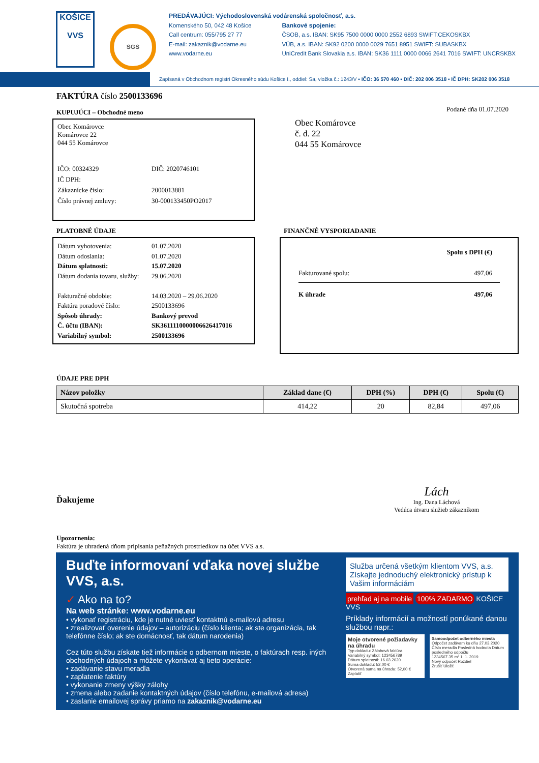KOŠICE
VVS
SGS
PREDÁVAJÚCI: Východoslovenská vodárenská spoločnosť, a.s.
Komenského 50, 042 48 Košice
Call centrum: 055/795 27 77
E-mail: zakaznik@vodarne.eu
www.vodarne.eu
Bankové spojenie:
ČSOB, a.s. IBAN: SK95 7500 0000 0000 2552 6893 SWIFT:CEKOSKBX
VÚB, a.s. IBAN: SK92 0200 0000 0029 7651 8951 SWIFT: SUBASKBX
UniCredit Bank Slovakia a.s. IBAN: SK36 1111 0000 0066 2641 7016 SWIFT: UNCRSKBX
Zapísaná v Obchodnom registri Okresného súdu Košice I., oddiel: Sa, vložka č.: 1243/V ▪ IČO: 36 570 460 ▪ DIČ: 202 006 3518 ▪ IČ DPH: SK202 006 3518
FAKTÚRA číslo 2500133696
KUPUJÚCI – Obchodné meno
Obec Komárovce
Komárovce 22
044 55 Komárovce
IČO: 00324329 DIČ: 2020746101
IČ DPH:
Zákaznícke číslo: 2000013881
Číslo právnej zmluvy: 30-000133450PO2017
Podané dňa 01.07.2020
Obec Komárovce
č. d. 22
044 55 Komárovce
PLATOBNÉ ÚDAJE
Dátum vyhotovenia: 01.07.2020
Dátum odoslania: 01.07.2020
Dátum splatnosti: 15.07.2020
Dátum dodania tovaru, služby: 29.06.2020
Fakturačné obdobie: 14.03.2020 – 29.06.2020
Faktúra poradové číslo: 2500133696
Spôsob úhrady: Bankový prevod
Č. účtu (IBAN): SK3611110000006626417016
Variabilný symbol: 2500133696
FINANČNÉ VYSPORIADANIE
Spolu s DPH (€)
Fakturované spolu: 497,06
K úhrade 497,06
ÚDAJE PRE DPH
| Názov položky | Základ dane (€) | DPH (%) | DPH (€) | Spolu (€) |
| --- | --- | --- | --- | --- |
| Skutočná spotreba | 414,22 | 20 | 82,84 | 497,06 |
Ďakujeme
Lách
Ing. Dana Láchová
Vedúca útvaru služieb zákazníkom
Upozornenia:
Faktúra je uhradená dňom pripísania peňažných prostriedkov na účet VVS a.s.
Buďte informovaní vďaka novej službe VVS, a.s.
✓ Ako na to?
Na web stránke: www.vodarne.eu
• vykonať registráciu, kde je nutné uviesť kontaktnú e-mailovú adresu
• zrealizovať overenie údajov – autorizáciu (číslo klienta; ak ste organizácia, tak telefónne číslo; ak ste domácnosť, tak dátum narodenia)
Cez túto službu získate tiež informácie o odbernom mieste, o faktúrach resp. iných obchodných údajoch a môžete vykonávať aj tieto operácie:
• zadávanie stavu meradla
• zaplatenie faktúry
• vykonanie zmeny výšky zálohy
• zmena alebo zadanie kontaktných údajov (číslo telefónu, e-mailová adresa)
• zaslanie emailovej správy priamo na zakaznik@vodarne.eu
Služba určená všetkým klientom VVS, a.s. Získajte jednoduchý elektronický prístup k Vašim informáciám
prehľad aj na mobile 100% ZADARMO KOŠICE VVS
Príklady informácií a možností ponúkané danou službou napr.:
Moje otvorené požiadavky na úhradu
Typ dokladu: Zálohová faktúra
Variabilný symbol: 123456789
Dátum splatnosti: 16.03.2020
Suma dokladu: 52,00 €
Otvorená suma na úhradu: 52,00 €
Zaplatiť
Samoodpočet odberného miesta
Odpočet zadávam ku dňu 27.03.2020
Číslo meradla Posledná hodnota Dátum posledného odpočtu
1234567 35 m³ 1. 1. 2019
Nový odpočet Rozdiel
Zrušiť Uložiť